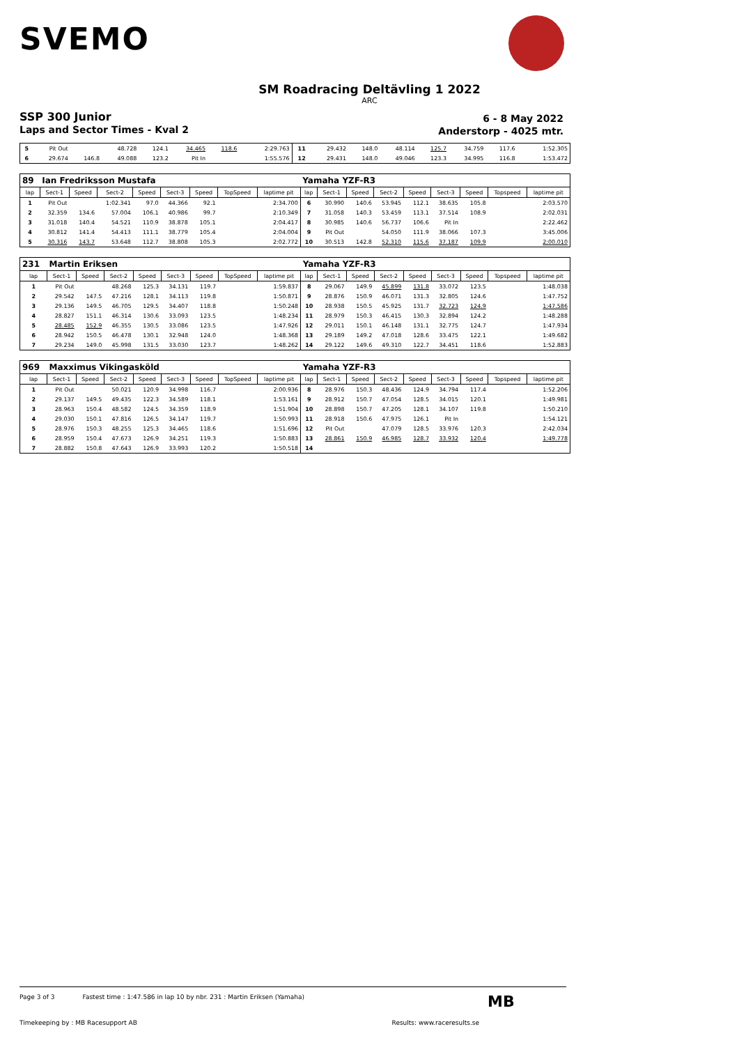SVEMO
SM Roadracing Deltävling 1 2022
ARC
SSP 300 Junior
Laps and Sector Times - Kval 2
6 - 8 May 2022
Anderstorp - 4025 mtr.
| 5 | Pit Out | | 48.728 | 124.1 | 34.465 | 118.6 | | 2:29.763 | 11 | 29.432 | 148.0 | 48.114 | 125.7 | 34.759 | 117.6 | | 1:52.305 |
| 6 | 29.674 | 146.8 | 49.088 | 123.2 | Pit In | | | 1:55.576 | 12 | 29.431 | 148.0 | 49.046 | 123.3 | 34.995 | 116.8 | | 1:53.472 |
| 89 | Ian Fredriksson Mustafa | | | | | | | | Yamaha YZF-R3 | | | | | | | | |
| lap | Sect-1 | Speed | Sect-2 | Speed | Sect-3 | Speed | TopSpeed | laptime pit | lap | Sect-1 | Speed | Sect-2 | Speed | Sect-3 | Speed | Topspeed | laptime pit |
| 1 | Pit Out | | 1:02.341 | 97.0 | 44.366 | 92.1 | | 2:34.700 | 6 | 30.990 | 140.6 | 53.945 | 112.1 | 38.635 | 105.8 | | 2:03.570 |
| 2 | 32.359 | 134.6 | 57.004 | 106.1 | 40.986 | 99.7 | | 2:10.349 | 7 | 31.058 | 140.3 | 53.459 | 113.1 | 37.514 | 108.9 | | 2:02.031 |
| 3 | 31.018 | 140.4 | 54.521 | 110.9 | 38.878 | 105.1 | | 2:04.417 | 8 | 30.985 | 140.6 | 56.737 | 106.6 | Pit In | | | 2:22.462 |
| 4 | 30.812 | 141.4 | 54.413 | 111.1 | 38.779 | 105.4 | | 2:04.004 | 9 | Pit Out | | 54.050 | 111.9 | 38.066 | 107.3 | | 3:45.006 |
| 5 | 30.316 | 143.7 | 53.648 | 112.7 | 38.808 | 105.3 | | 2:02.772 | 10 | 30.513 | 142.8 | 52.310 | 115.6 | 37.187 | 109.9 | | 2:00.010 |
| 231 | Martin Eriksen | | | | | | | | Yamaha YZF-R3 | | | | | | | | |
| lap | Sect-1 | Speed | Sect-2 | Speed | Sect-3 | Speed | TopSpeed | laptime pit | lap | Sect-1 | Speed | Sect-2 | Speed | Sect-3 | Speed | Topspeed | laptime pit |
| 1 | Pit Out | | 48.268 | 125.3 | 34.131 | 119.7 | | 1:59.837 | 8 | 29.067 | 149.9 | 45.899 | 131.8 | 33.072 | 123.5 | | 1:48.038 |
| 2 | 29.542 | 147.5 | 47.216 | 128.1 | 34.113 | 119.8 | | 1:50.871 | 9 | 28.876 | 150.9 | 46.071 | 131.3 | 32.805 | 124.6 | | 1:47.752 |
| 3 | 29.136 | 149.5 | 46.705 | 129.5 | 34.407 | 118.8 | | 1:50.248 | 10 | 28.938 | 150.5 | 45.925 | 131.7 | 32.723 | 124.9 | | 1:47.586 |
| 4 | 28.827 | 151.1 | 46.314 | 130.6 | 33.093 | 123.5 | | 1:48.234 | 11 | 28.979 | 150.3 | 46.415 | 130.3 | 32.894 | 124.2 | | 1:48.288 |
| 5 | 28.485 | 152.9 | 46.355 | 130.5 | 33.086 | 123.5 | | 1:47.926 | 12 | 29.011 | 150.1 | 46.148 | 131.1 | 32.775 | 124.7 | | 1:47.934 |
| 6 | 28.942 | 150.5 | 46.478 | 130.1 | 32.948 | 124.0 | | 1:48.368 | 13 | 29.189 | 149.2 | 47.018 | 128.6 | 33.475 | 122.1 | | 1:49.682 |
| 7 | 29.234 | 149.0 | 45.998 | 131.5 | 33.030 | 123.7 | | 1:48.262 | 14 | 29.122 | 149.6 | 49.310 | 122.7 | 34.451 | 118.6 | | 1:52.883 |
| 969 | Maxximus Vikingasköld | | | | | | | | Yamaha YZF-R3 | | | | | | | | |
| lap | Sect-1 | Speed | Sect-2 | Speed | Sect-3 | Speed | TopSpeed | laptime pit | lap | Sect-1 | Speed | Sect-2 | Speed | Sect-3 | Speed | Topspeed | laptime pit |
| 1 | Pit Out | | 50.021 | 120.9 | 34.998 | 116.7 | | 2:00.936 | 8 | 28.976 | 150.3 | 48.436 | 124.9 | 34.794 | 117.4 | | 1:52.206 |
| 2 | 29.137 | 149.5 | 49.435 | 122.3 | 34.589 | 118.1 | | 1:53.161 | 9 | 28.912 | 150.7 | 47.054 | 128.5 | 34.015 | 120.1 | | 1:49.981 |
| 3 | 28.963 | 150.4 | 48.582 | 124.5 | 34.359 | 118.9 | | 1:51.904 | 10 | 28.898 | 150.7 | 47.205 | 128.1 | 34.107 | 119.8 | | 1:50.210 |
| 4 | 29.030 | 150.1 | 47.816 | 126.5 | 34.147 | 119.7 | | 1:50.993 | 11 | 28.918 | 150.6 | 47.975 | 126.1 | Pit In | | | 1:54.121 |
| 5 | 28.976 | 150.3 | 48.255 | 125.3 | 34.465 | 118.6 | | 1:51.696 | 12 | Pit Out | | 47.079 | 128.5 | 33.976 | 120.3 | | 2:42.034 |
| 6 | 28.959 | 150.4 | 47.673 | 126.9 | 34.251 | 119.3 | | 1:50.883 | 13 | 28.861 | 150.9 | 46.985 | 128.7 | 33.932 | 120.4 | | 1:49.778 |
| 7 | 28.882 | 150.8 | 47.643 | 126.9 | 33.993 | 120.2 | | 1:50.518 | 14 | | | | | | | | |
Page 3 of 3 Fastest time : 1:47.586 in lap 10 by nbr. 231 : Martin Eriksen (Yamaha)
Timekeeping by : MB Racesupport AB Results: www.raceresults.se
MB